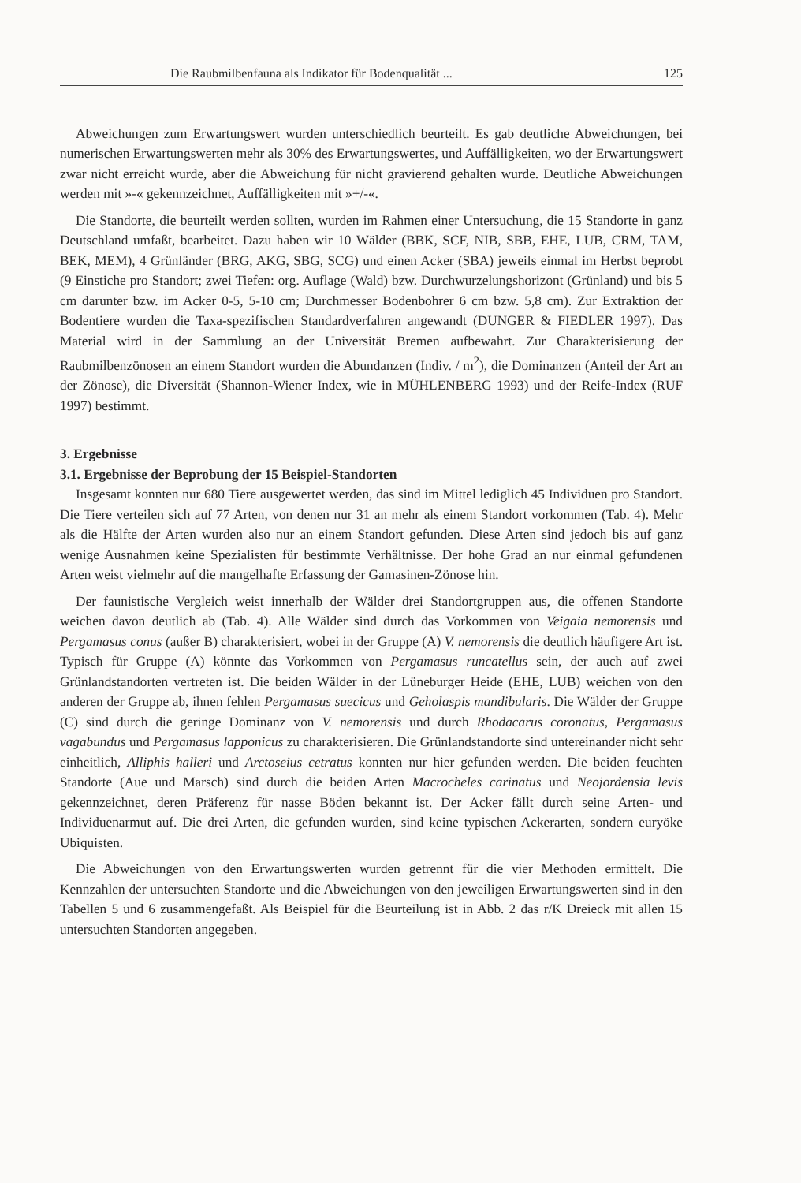Die Raubmilbenfauna als Indikator für Bodenqualität ... 125
Abweichungen zum Erwartungswert wurden unterschiedlich beurteilt. Es gab deutliche Abweichungen, bei numerischen Erwartungswerten mehr als 30% des Erwartungswertes, und Auffälligkeiten, wo der Erwartungswert zwar nicht erreicht wurde, aber die Abweichung für nicht gravierend gehalten wurde. Deutliche Abweichungen werden mit »-« gekennzeichnet, Auffälligkeiten mit »+/-«.
Die Standorte, die beurteilt werden sollten, wurden im Rahmen einer Untersuchung, die 15 Standorte in ganz Deutschland umfaßt, bearbeitet. Dazu haben wir 10 Wälder (BBK, SCF, NIB, SBB, EHE, LUB, CRM, TAM, BEK, MEM), 4 Grünländer (BRG, AKG, SBG, SCG) und einen Acker (SBA) jeweils einmal im Herbst beprobt (9 Einstiche pro Standort; zwei Tiefen: org. Auflage (Wald) bzw. Durchwurzelungshorizont (Grünland) und bis 5 cm darunter bzw. im Acker 0-5, 5-10 cm; Durchmesser Bodenbohrer 6 cm bzw. 5,8 cm). Zur Extraktion der Bodentiere wurden die Taxa-spezifischen Standardverfahren angewandt (DUNGER & FIEDLER 1997). Das Material wird in der Sammlung an der Universität Bremen aufbewahrt. Zur Charakterisierung der Raubmilbenzönosen an einem Standort wurden die Abundanzen (Indiv. / m<sup>2</sup>), die Dominanzen (Anteil der Art an der Zönose), die Diversität (Shannon-Wiener Index, wie in MÜHLENBERG 1993) und der Reife-Index (RUF 1997) bestimmt.
3. Ergebnisse
3.1. Ergebnisse der Beprobung der 15 Beispiel-Standorten
Insgesamt konnten nur 680 Tiere ausgewertet werden, das sind im Mittel lediglich 45 Individuen pro Standort. Die Tiere verteilen sich auf 77 Arten, von denen nur 31 an mehr als einem Standort vorkommen (Tab. 4). Mehr als die Hälfte der Arten wurden also nur an einem Standort gefunden. Diese Arten sind jedoch bis auf ganz wenige Ausnahmen keine Spezialisten für bestimmte Verhältnisse. Der hohe Grad an nur einmal gefundenen Arten weist vielmehr auf die mangelhafte Erfassung der Gamasinen-Zönose hin.
Der faunistische Vergleich weist innerhalb der Wälder drei Standortgruppen aus, die offenen Standorte weichen davon deutlich ab (Tab. 4). Alle Wälder sind durch das Vorkommen von Veigaia nemorensis und Pergamasus conus (außer B) charakterisiert, wobei in der Gruppe (A) V. nemorensis die deutlich häufigere Art ist. Typisch für Gruppe (A) könnte das Vorkommen von Pergamasus runcatellus sein, der auch auf zwei Grünlandstandorten vertreten ist. Die beiden Wälder in der Lüneburger Heide (EHE, LUB) weichen von den anderen der Gruppe ab, ihnen fehlen Pergamasus suecicus und Geholaspis mandibularis. Die Wälder der Gruppe (C) sind durch die geringe Dominanz von V. nemorensis und durch Rhodacarus coronatus, Pergamasus vagabundus und Pergamasus lapponicus zu charakterisieren. Die Grünlandstandorte sind untereinander nicht sehr einheitlich, Alliphis halleri und Arctoseius cetratus konnten nur hier gefunden werden. Die beiden feuchten Standorte (Aue und Marsch) sind durch die beiden Arten Macrocheles carinatus und Neojordensia levis gekennzeichnet, deren Präferenz für nasse Böden bekannt ist. Der Acker fällt durch seine Arten- und Individuenarmut auf. Die drei Arten, die gefunden wurden, sind keine typischen Ackerarten, sondern euryöke Ubiquisten.
Die Abweichungen von den Erwartungswerten wurden getrennt für die vier Methoden ermittelt. Die Kennzahlen der untersuchten Standorte und die Abweichungen von den jeweiligen Erwartungswerten sind in den Tabellen 5 und 6 zusammengefaßt. Als Beispiel für die Beurteilung ist in Abb. 2 das r/K Dreieck mit allen 15 untersuchten Standorten angegeben.